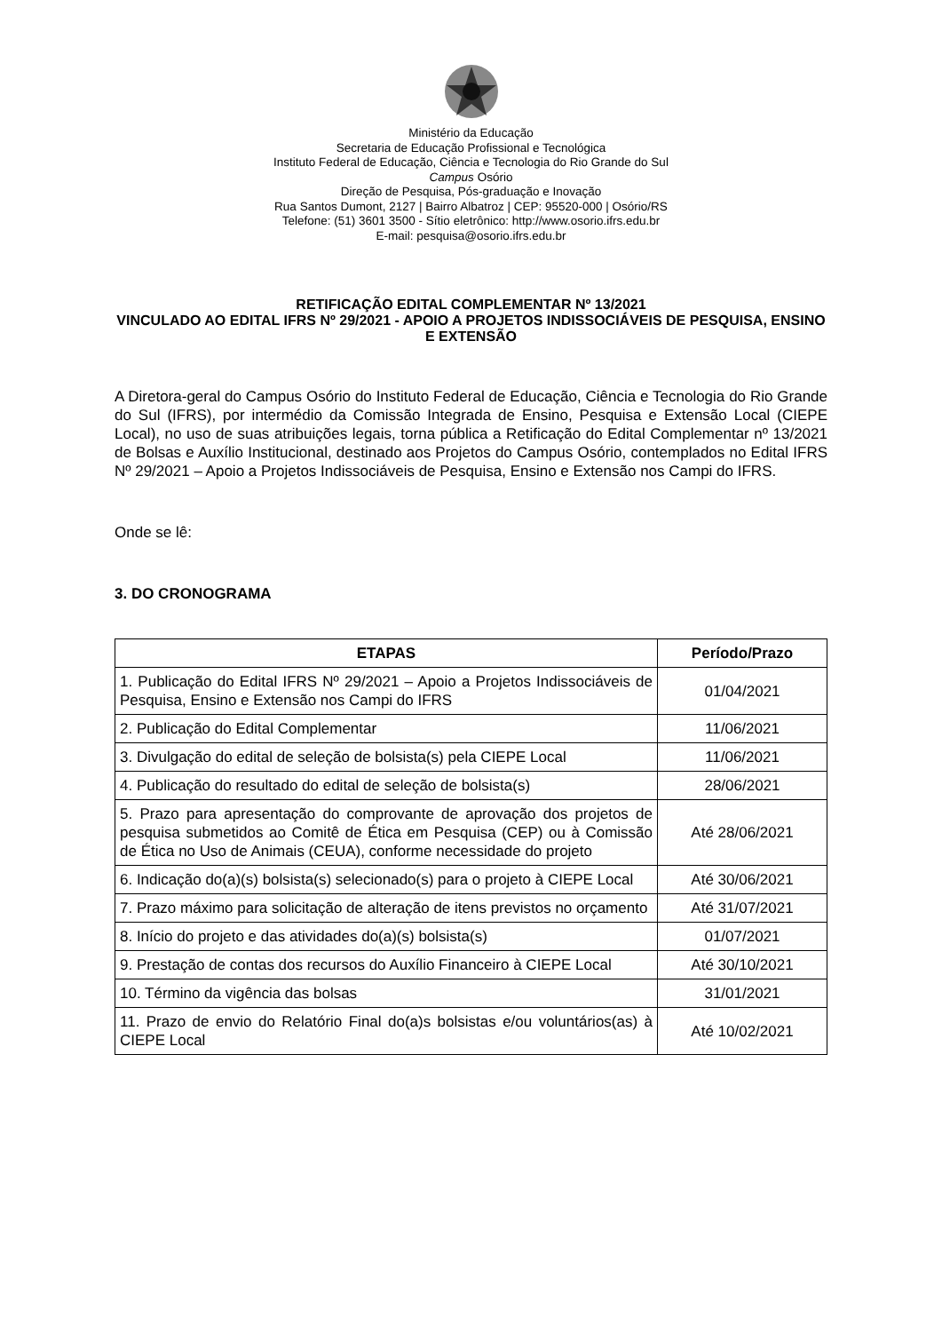Ministério da Educação
Secretaria de Educação Profissional e Tecnológica
Instituto Federal de Educação, Ciência e Tecnologia do Rio Grande do Sul
Campus Osório
Direção de Pesquisa, Pós-graduação e Inovação
Rua Santos Dumont, 2127 | Bairro Albatroz | CEP: 95520-000 | Osório/RS
Telefone: (51) 3601 3500 - Sítio eletrônico: http://www.osorio.ifrs.edu.br
E-mail: pesquisa@osorio.ifrs.edu.br
RETIFICAÇÃO EDITAL COMPLEMENTAR Nº 13/2021
VINCULADO AO EDITAL IFRS Nº 29/2021 - APOIO A PROJETOS INDISSOCIÁVEIS DE PESQUISA, ENSINO E EXTENSÃO
A Diretora-geral do Campus Osório do Instituto Federal de Educação, Ciência e Tecnologia do Rio Grande do Sul (IFRS), por intermédio da Comissão Integrada de Ensino, Pesquisa e Extensão Local (CIEPE Local), no uso de suas atribuições legais, torna pública a Retificação do Edital Complementar nº 13/2021 de Bolsas e Auxílio Institucional, destinado aos Projetos do Campus Osório, contemplados no Edital IFRS Nº 29/2021 – Apoio a Projetos Indissociáveis de Pesquisa, Ensino e Extensão nos Campi do IFRS.
Onde se lê:
3. DO CRONOGRAMA
| ETAPAS | Período/Prazo |
| --- | --- |
| 1. Publicação do Edital IFRS Nº 29/2021 – Apoio a Projetos Indissociáveis de Pesquisa, Ensino e Extensão nos Campi do IFRS | 01/04/2021 |
| 2. Publicação do Edital Complementar | 11/06/2021 |
| 3. Divulgação do edital de seleção de bolsista(s) pela CIEPE Local | 11/06/2021 |
| 4. Publicação do resultado do edital de seleção de bolsista(s) | 28/06/2021 |
| 5. Prazo para apresentação do comprovante de aprovação dos projetos de pesquisa submetidos ao Comitê de Ética em Pesquisa (CEP) ou à Comissão de Ética no Uso de Animais (CEUA), conforme necessidade do projeto | Até 28/06/2021 |
| 6. Indicação do(a)(s) bolsista(s) selecionado(s) para o projeto à CIEPE Local | Até 30/06/2021 |
| 7. Prazo máximo para solicitação de alteração de itens previstos no orçamento | Até 31/07/2021 |
| 8. Início do projeto e das atividades do(a)(s) bolsista(s) | 01/07/2021 |
| 9. Prestação de contas dos recursos do Auxílio Financeiro à CIEPE Local | Até 30/10/2021 |
| 10. Término da vigência das bolsas | 31/01/2021 |
| 11. Prazo de envio do Relatório Final do(a)s bolsistas e/ou voluntários(as) à CIEPE Local | Até 10/02/2021 |